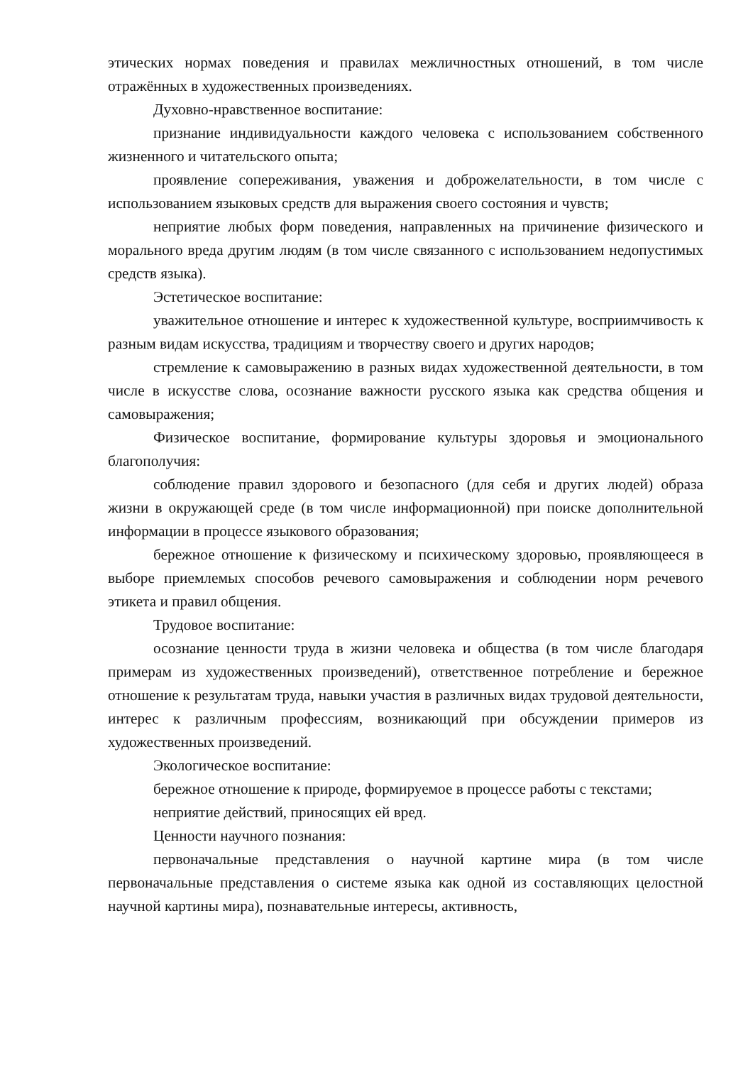этических нормах поведения и правилах межличностных отношений, в том числе отражённых в художественных произведениях.
Духовно-нравственное воспитание:
признание индивидуальности каждого человека с использованием собственного жизненного и читательского опыта;
проявление сопереживания, уважения и доброжелательности, в том числе с использованием языковых средств для выражения своего состояния и чувств;
неприятие любых форм поведения, направленных на причинение физического и морального вреда другим людям (в том числе связанного с использованием недопустимых средств языка).
Эстетическое воспитание:
уважительное отношение и интерес к художественной культуре, восприимчивость к разным видам искусства, традициям и творчеству своего и других народов;
стремление к самовыражению в разных видах художественной деятельности, в том числе в искусстве слова, осознание важности русского языка как средства общения и самовыражения;
Физическое воспитание, формирование культуры здоровья и эмоционального благополучия:
соблюдение правил здорового и безопасного (для себя и других людей) образа жизни в окружающей среде (в том числе информационной) при поиске дополнительной информации в процессе языкового образования;
бережное отношение к физическому и психическому здоровью, проявляющееся в выборе приемлемых способов речевого самовыражения и соблюдении норм речевого этикета и правил общения.
Трудовое воспитание:
осознание ценности труда в жизни человека и общества (в том числе благодаря примерам из художественных произведений), ответственное потребление и бережное отношение к результатам труда, навыки участия в различных видах трудовой деятельности, интерес к различным профессиям, возникающий при обсуждении примеров из художественных произведений.
Экологическое воспитание:
бережное отношение к природе, формируемое в процессе работы с текстами;
неприятие действий, приносящих ей вред.
Ценности научного познания:
первоначальные представления о научной картине мира (в том числе первоначальные представления о системе языка как одной из составляющих целостной научной картины мира), познавательные интересы, активность,